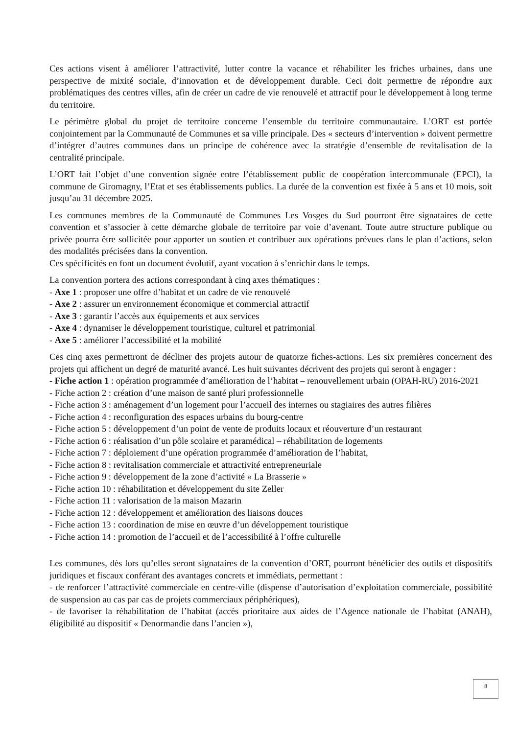Ces actions visent à améliorer l’attractivité, lutter contre la vacance et réhabiliter les friches urbaines, dans une perspective de mixité sociale, d’innovation et de développement durable. Ceci doit permettre de répondre aux problématiques des centres villes, afin de créer un cadre de vie renouvelé et attractif pour le développement à long terme du territoire.
Le périmètre global du projet de territoire concerne l’ensemble du territoire communautaire. L’ORT est portée conjointement par la Communauté de Communes et sa ville principale. Des « secteurs d’intervention » doivent permettre d’intégrer d’autres communes dans un principe de cohérence avec la stratégie d’ensemble de revitalisation de la centralité principale.
L’ORT fait l’objet d’une convention signée entre l’établissement public de coopération intercommunale (EPCI), la commune de Giromagny, l’Etat et ses établissements publics. La durée de la convention est fixée à 5 ans et 10 mois, soit jusqu’au 31 décembre 2025.
Les communes membres de la Communauté de Communes Les Vosges du Sud pourront être signataires de cette convention et s’associer à cette démarche globale de territoire par voie d’avenant. Toute autre structure publique ou privée pourra être sollicitée pour apporter un soutien et contribuer aux opérations prévues dans le plan d’actions, selon des modalités précisées dans la convention.
Ces spécificités en font un document évolutif, ayant vocation à s’enrichir dans le temps.
La convention portera des actions correspondant à cinq axes thématiques :
- Axe 1 : proposer une offre d’habitat et un cadre de vie renouvelé
- Axe 2 : assurer un environnement économique et commercial attractif
- Axe 3 : garantir l’accès aux équipements et aux services
- Axe 4 : dynamiser le développement touristique, culturel et patrimonial
- Axe 5 : améliorer l’accessibilité et la mobilité
Ces cinq axes permettront de décliner des projets autour de quatorze fiches-actions. Les six premières concernent des projets qui affichent un degré de maturité avancé. Les huit suivantes décrivent des projets qui seront à engager :
- Fiche action 1 : opération programmée d’amélioration de l’habitat – renouvellement urbain (OPAH-RU) 2016-2021
- Fiche action 2 : création d’une maison de santé pluri professionnelle
- Fiche action 3 : aménagement d’un logement pour l’accueil des internes ou stagiaires des autres filières
- Fiche action 4 : reconfiguration des espaces urbains du bourg-centre
- Fiche action 5 : développement d’un point de vente de produits locaux et réouverture d’un restaurant
- Fiche action 6 : réalisation d’un pôle scolaire et paramédical – réhabilitation de logements
- Fiche action 7 : déploiement d’une opération programmée d’amélioration de l’habitat,
- Fiche action 8 : revitalisation commerciale et attractivité entrepreneuriale
- Fiche action 9 : développement de la zone d’activité « La Brasserie »
- Fiche action 10 : réhabilitation et développement du site Zeller
- Fiche action 11 : valorisation de la maison Mazarin
- Fiche action 12 : développement et amélioration des liaisons douces
- Fiche action 13 : coordination de mise en œuvre d’un développement touristique
- Fiche action 14 : promotion de l’accueil et de l’accessibilité à l’offre culturelle
Les communes, dès lors qu’elles seront signataires de la convention d’ORT, pourront bénéficier des outils et dispositifs juridiques et fiscaux conférant des avantages concrets et immédiats, permettant :
- de renforcer l’attractivité commerciale en centre-ville (dispense d’autorisation d’exploitation commerciale, possibilité de suspension au cas par cas de projets commerciaux périphériques),
- de favoriser la réhabilitation de l’habitat (accès prioritaire aux aides de l’Agence nationale de l’habitat (ANAH), éligibilité au dispositif « Denormandie dans l’ancien »),
8